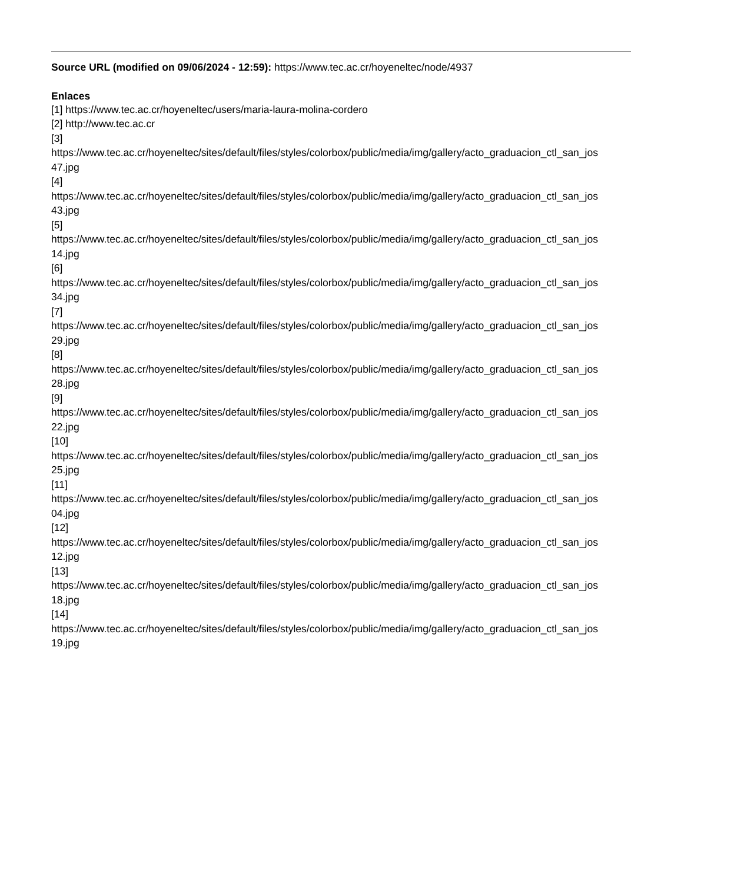Source URL (modified on 09/06/2024 - 12:59): https://www.tec.ac.cr/hoyeneltec/node/4937
Enlaces
[1] https://www.tec.ac.cr/hoyeneltec/users/maria-laura-molina-cordero
[2] http://www.tec.ac.cr
[3]
https://www.tec.ac.cr/hoyeneltec/sites/default/files/styles/colorbox/public/media/img/gallery/acto_graduacion_ctl_san_jos
47.jpg
[4]
https://www.tec.ac.cr/hoyeneltec/sites/default/files/styles/colorbox/public/media/img/gallery/acto_graduacion_ctl_san_jos
43.jpg
[5]
https://www.tec.ac.cr/hoyeneltec/sites/default/files/styles/colorbox/public/media/img/gallery/acto_graduacion_ctl_san_jos
14.jpg
[6]
https://www.tec.ac.cr/hoyeneltec/sites/default/files/styles/colorbox/public/media/img/gallery/acto_graduacion_ctl_san_jos
34.jpg
[7]
https://www.tec.ac.cr/hoyeneltec/sites/default/files/styles/colorbox/public/media/img/gallery/acto_graduacion_ctl_san_jos
29.jpg
[8]
https://www.tec.ac.cr/hoyeneltec/sites/default/files/styles/colorbox/public/media/img/gallery/acto_graduacion_ctl_san_jos
28.jpg
[9]
https://www.tec.ac.cr/hoyeneltec/sites/default/files/styles/colorbox/public/media/img/gallery/acto_graduacion_ctl_san_jos
22.jpg
[10]
https://www.tec.ac.cr/hoyeneltec/sites/default/files/styles/colorbox/public/media/img/gallery/acto_graduacion_ctl_san_jos
25.jpg
[11]
https://www.tec.ac.cr/hoyeneltec/sites/default/files/styles/colorbox/public/media/img/gallery/acto_graduacion_ctl_san_jos
04.jpg
[12]
https://www.tec.ac.cr/hoyeneltec/sites/default/files/styles/colorbox/public/media/img/gallery/acto_graduacion_ctl_san_jos
12.jpg
[13]
https://www.tec.ac.cr/hoyeneltec/sites/default/files/styles/colorbox/public/media/img/gallery/acto_graduacion_ctl_san_jos
18.jpg
[14]
https://www.tec.ac.cr/hoyeneltec/sites/default/files/styles/colorbox/public/media/img/gallery/acto_graduacion_ctl_san_jos
19.jpg